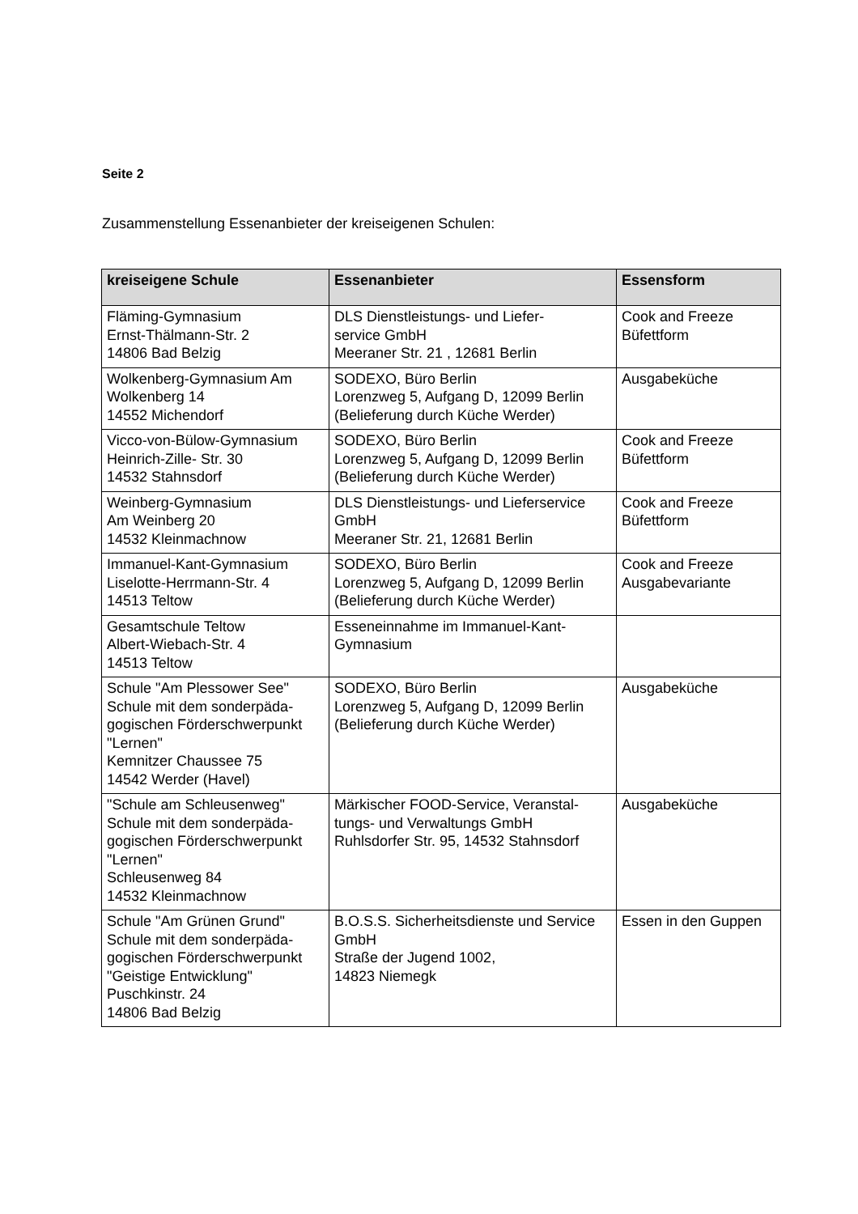Seite 2
Zusammenstellung Essenanbieter der kreiseigenen Schulen:
| kreiseigene Schule | Essenanbieter | Essensform |
| --- | --- | --- |
| Fläming-Gymnasium Ernst-Thälmann-Str. 2 14806 Bad Belzig | DLS Dienstleistungs- und Liefer- service GmbH Meeraner Str. 21 , 12681 Berlin | Cook and Freeze Büfettform |
| Wolkenberg-Gymnasium Am Wolkenberg 14 14552 Michendorf | SODEXO, Büro Berlin Lorenzweg 5, Aufgang D, 12099 Berlin (Belieferung durch Küche Werder) | Ausgabeküche |
| Vicco-von-Bülow-Gymnasium Heinrich-Zille- Str. 30 14532 Stahnsdorf | SODEXO, Büro Berlin Lorenzweg 5, Aufgang D, 12099 Berlin (Belieferung durch Küche Werder) | Cook and Freeze Büfettform |
| Weinberg-Gymnasium Am Weinberg 20 14532 Kleinmachnow | DLS Dienstleistungs- und Lieferservice GmbH Meeraner Str. 21, 12681 Berlin | Cook and Freeze Büfettform |
| Immanuel-Kant-Gymnasium Liselotte-Herrmann-Str. 4 14513 Teltow | SODEXO, Büro Berlin Lorenzweg 5, Aufgang D, 12099 Berlin (Belieferung durch Küche Werder) | Cook and Freeze Ausgabevariante |
| Gesamtschule Teltow Albert-Wiebach-Str. 4 14513 Teltow | Esseneinnahme im Immanuel-Kant-Gymnasium | |
| Schule "Am Plessower See" Schule mit dem sonderpäda-gogischen Förderschwerpunkt "Lernen" Kemnitzer Chaussee 75 14542 Werder (Havel) | SODEXO, Büro Berlin Lorenzweg 5, Aufgang D, 12099 Berlin (Belieferung durch Küche Werder) | Ausgabeküche |
| "Schule am Schleusenweg" Schule mit dem sonderpäda-gogischen Förderschwerpunkt "Lernen" Schleusenweg 84 14532 Kleinmachnow | Märkischer FOOD-Service, Veranstal-tungs- und Verwaltungs GmbH Ruhlsdorfer Str. 95, 14532 Stahnsdorf | Ausgabeküche |
| Schule "Am Grünen Grund" Schule mit dem sonderpäda-gogischen Förderschwerpunkt "Geistige Entwicklung" Puschkinstr. 24 14806 Bad Belzig | B.O.S.S. Sicherheitsdienste und Service GmbH Straße der Jugend 1002, 14823 Niemegk | Essen in den Guppen |